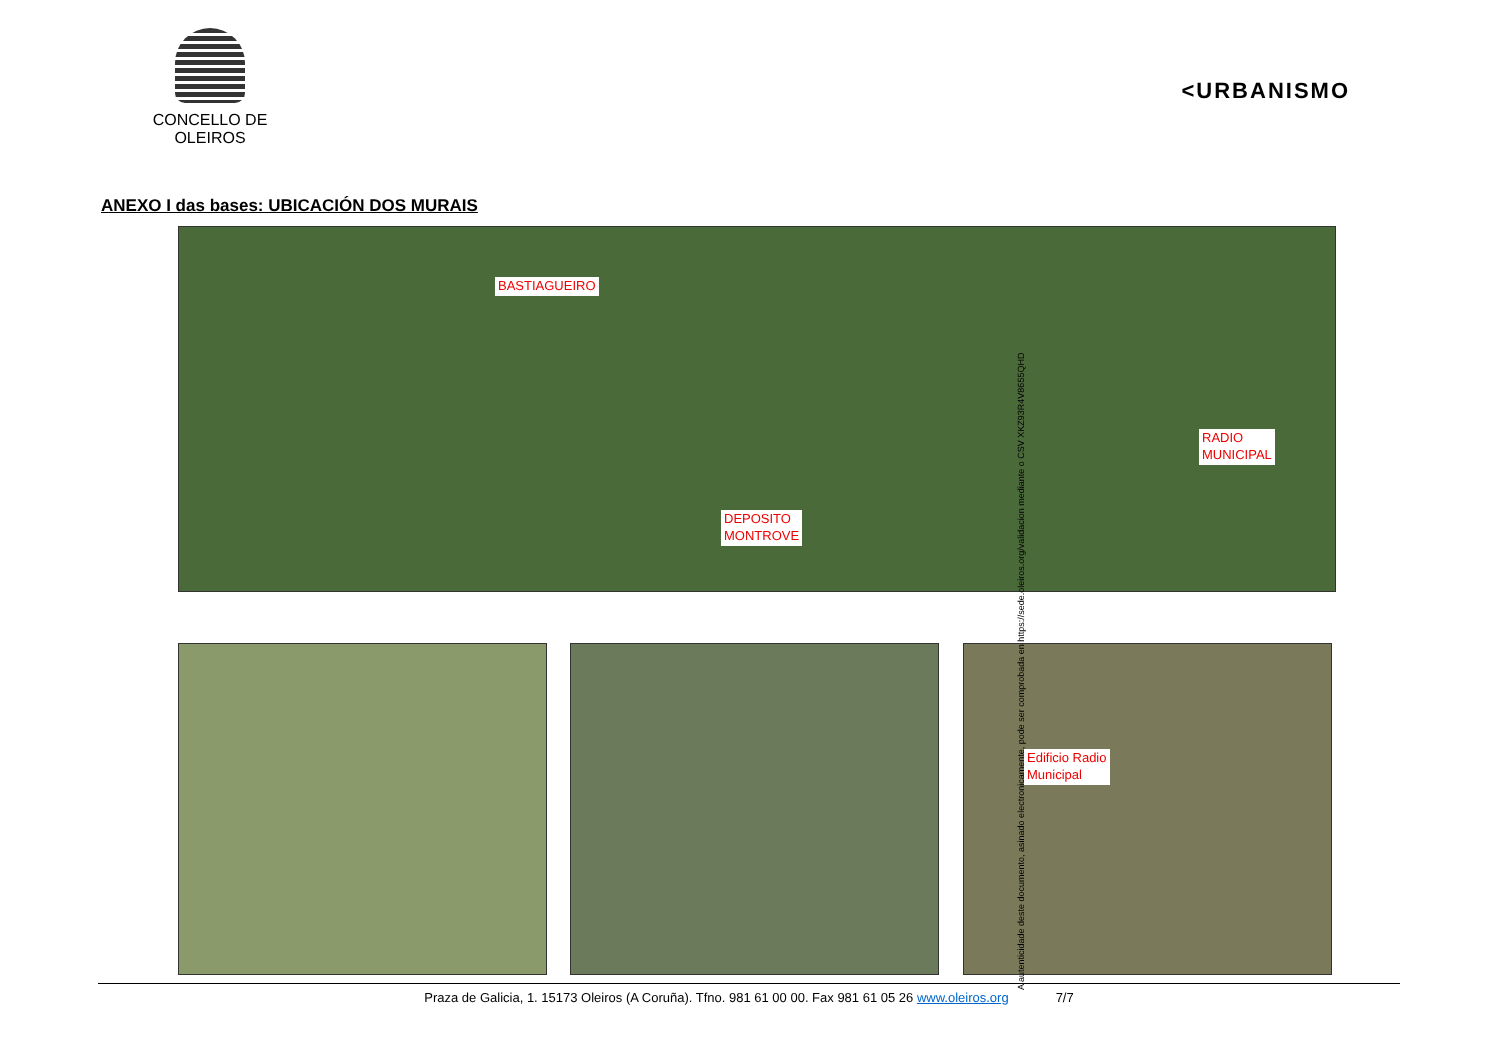CONCELLO DE OLEIROS
<URBANISMO
ANEXO I das bases: UBICACIÓN DOS MURAIS
BASTIAGUEIRO
DEPOSITO
MONTROVE
RADIO
MUNICIPAL
Edificio Radio
Municipal
Praza de Galicia, 1. 15173 Oleiros (A Coruña). Tfno. 981 61 00 00. Fax 981 61 05 26 www.oleiros.org 7/7
A autenticidade deste documento, asinado electronicamente, pode ser comprobada en https://sede.oleiros.org/validacion mediante o CSV XKZ93R4V8655QHD